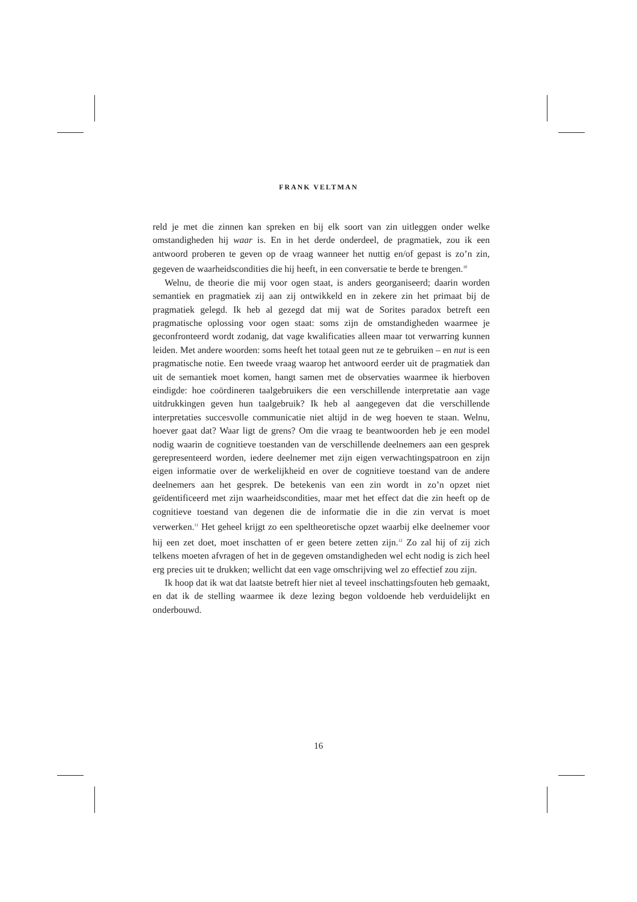FRANK VELTMAN
reld je met die zinnen kan spreken en bij elk soort van zin uitleggen onder welke omstandigheden hij waar is. En in het derde onderdeel, de pragmatiek, zou ik een antwoord proberen te geven op de vraag wanneer het nuttig en/of gepast is zo’n zin, gegeven de waarheidscondities die hij heeft, in een conversatie te berde te brengen.<sup>10</sup>
Welnu, de theorie die mij voor ogen staat, is anders georganiseerd; daarin worden semantiek en pragmatiek zij aan zij ontwikkeld en in zekere zin het primaat bij de pragmatiek gelegd. Ik heb al gezegd dat mij wat de Sorites paradox betreft een pragmatische oplossing voor ogen staat: soms zijn de omstandigheden waarmee je geconfronteerd wordt zodanig, dat vage kwalificaties alleen maar tot verwarring kunnen leiden. Met andere woorden: soms heeft het totaal geen nut ze te gebruiken – en nut is een pragmatische notie. Een tweede vraag waarop het antwoord eerder uit de pragmatiek dan uit de semantiek moet komen, hangt samen met de observaties waarmee ik hierboven eindigde: hoe coördineren taalgebruikers die een verschillende interpretatie aan vage uitdrukkingen geven hun taalgebruik? Ik heb al aangegeven dat die verschillende interpretaties succesvolle communicatie niet altijd in de weg hoeven te staan. Welnu, hoever gaat dat? Waar ligt de grens? Om die vraag te beantwoorden heb je een model nodig waarin de cognitieve toestanden van de verschillende deelnemers aan een gesprek gerepresenteerd worden, iedere deelnemer met zijn eigen verwachtingspatroon en zijn eigen informatie over de werkelijkheid en over de cognitieve toestand van de andere deelnemers aan het gesprek. De betekenis van een zin wordt in zo’n opzet niet geïdentificeerd met zijn waarheidscondities, maar met het effect dat die zin heeft op de cognitieve toestand van degenen die de informatie die in die zin vervat is moet verwerken.<sup>11</sup> Het geheel krijgt zo een speltheoretische opzet waarbij elke deelnemer voor hij een zet doet, moet inschatten of er geen betere zetten zijn.<sup>12</sup> Zo zal hij of zij zich telkens moeten afvragen of het in de gegeven omstandigheden wel echt nodig is zich heel erg precies uit te drukken; wellicht dat een vage omschrijving wel zo effectief zou zijn.
Ik hoop dat ik wat dat laatste betreft hier niet al teveel inschattingsfouten heb gemaakt, en dat ik de stelling waarmee ik deze lezing begon voldoende heb verduidelijkt en onderbouwd.
16